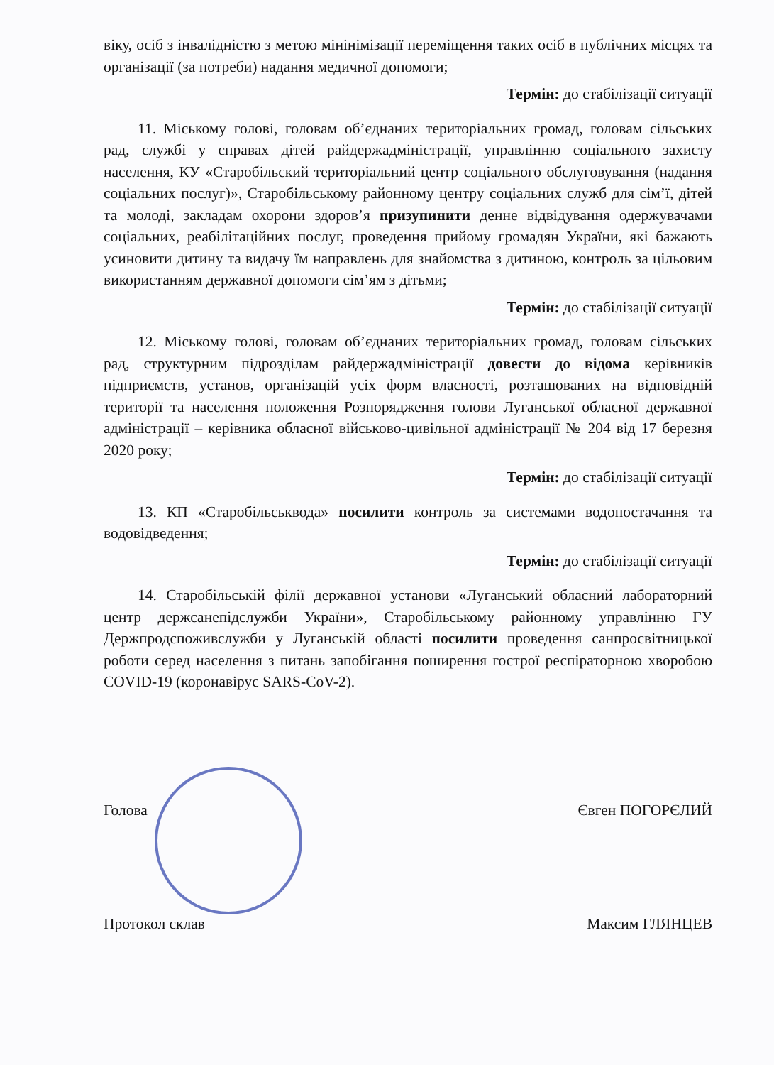віку, осіб з інвалідністю з метою мінінімізації переміщення таких осіб в публічних місцях та організації (за потреби) надання медичної допомоги;
Термін: до стабілізації ситуації
11. Міському голові, головам об’єднаних територіальних громад, головам сільських рад, службі у справах дітей райдержадміністрації, управлінню соціального захисту населення, КУ «Старобільский територіальний центр соціального обслуговування (надання соціальних послуг)», Старобільському районному центру соціальних служб для сім’ї, дітей та молоді, закладам охорони здоров’я призупинити денне відвідування одержувачами соціальних, реабілітаційних послуг, проведення прийому громадян України, які бажають усиновити дитину та видачу їм направлень для знайомства з дитиною, контроль за цільовим використанням державної допомоги сім’ям з дітьми;
Термін: до стабілізації ситуації
12. Міському голові, головам об’єднаних територіальних громад, головам сільських рад, структурним підрозділам райдержадміністрації довести до відома керівників підприємств, установ, організацій усіх форм власності, розташованих на відповідній території та населення положення Розпорядження голови Луганської обласної державної адміністрації – керівника обласної військово-цивільної адміністрації № 204 від 17 березня 2020 року;
Термін: до стабілізації ситуації
13. КП «Старобільськвода» посилити контроль за системами водопостачання та водовідведення;
Термін: до стабілізації ситуації
14. Старобільській філії державної установи «Луганський обласний лабораторний центр держсанепідслужби України», Старобільському районному управлінню ГУ Держпродспоживслужби у Луганській області посилити проведення санпросвітницької роботи серед населення з питань запобігання поширення гострої респіраторною хворобою COVID-19 (коронавірус SARS-CoV-2).
Голова Євген ПОГОРЄЛИЙ
Протокол склав Максим ГЛЯНЦЕВ